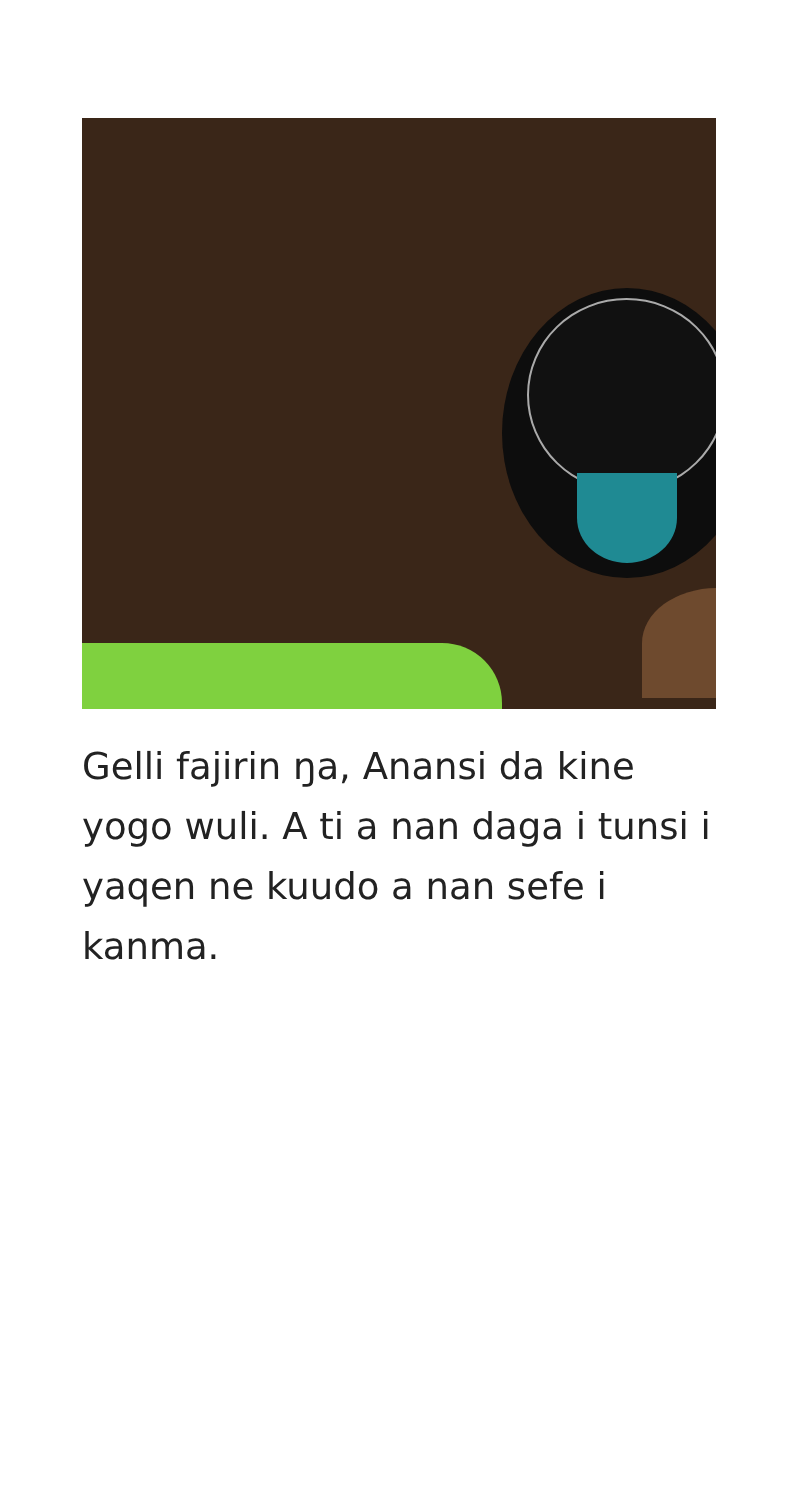Gelli fajirin ŋa, Anansi da kine yogo wuli. A ti a nan daga i tunsi i yaqen ne kuudo a nan sefe i kanma.